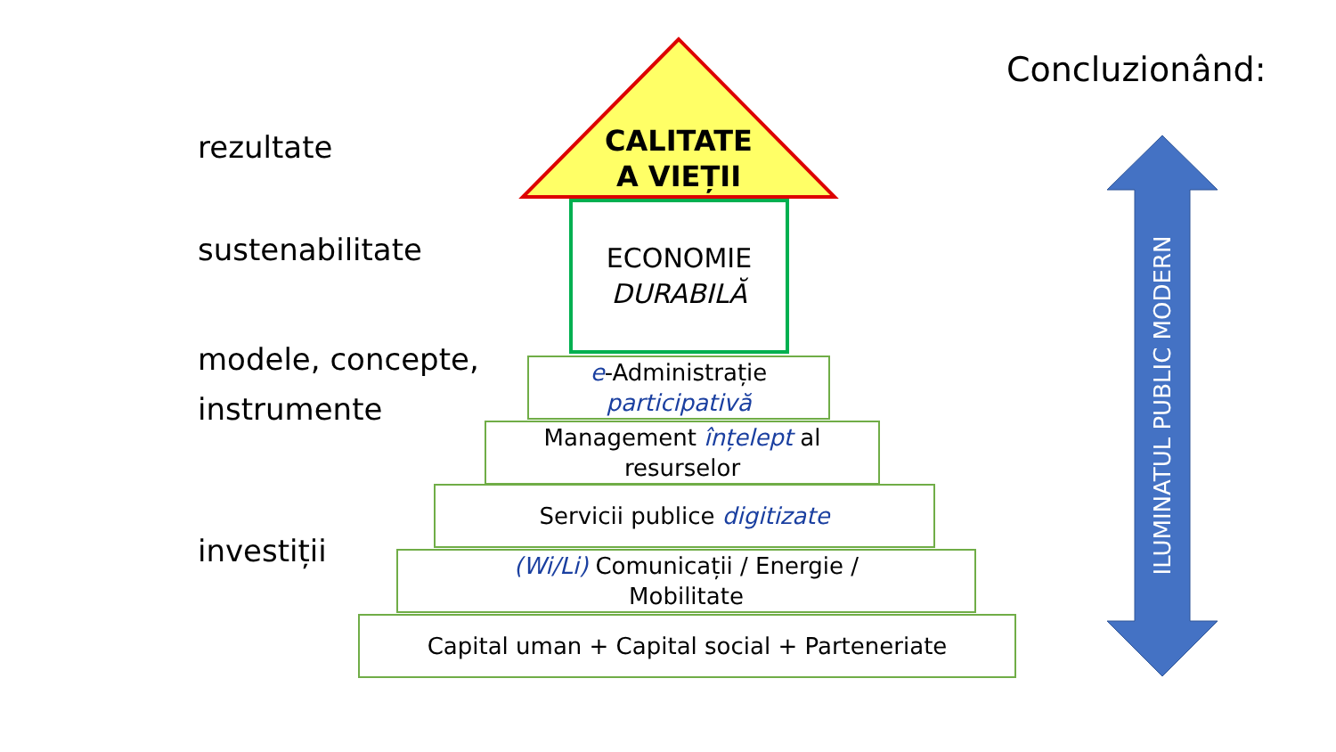Concluzionând:
rezultate
sustenabilitate
modele, concepte,
instrumente
investiții
CALITATE
A VIEȚII
ECONOMIE
DURABILĂ
e-Administrație
participativă
Management înțelept al
resurselor
Servicii publice digitizate
(Wi/Li) Comunicații / Energie /
Mobilitate
Capital uman + Capital social + Parteneriate
ILUMINATUL PUBLIC MODERN